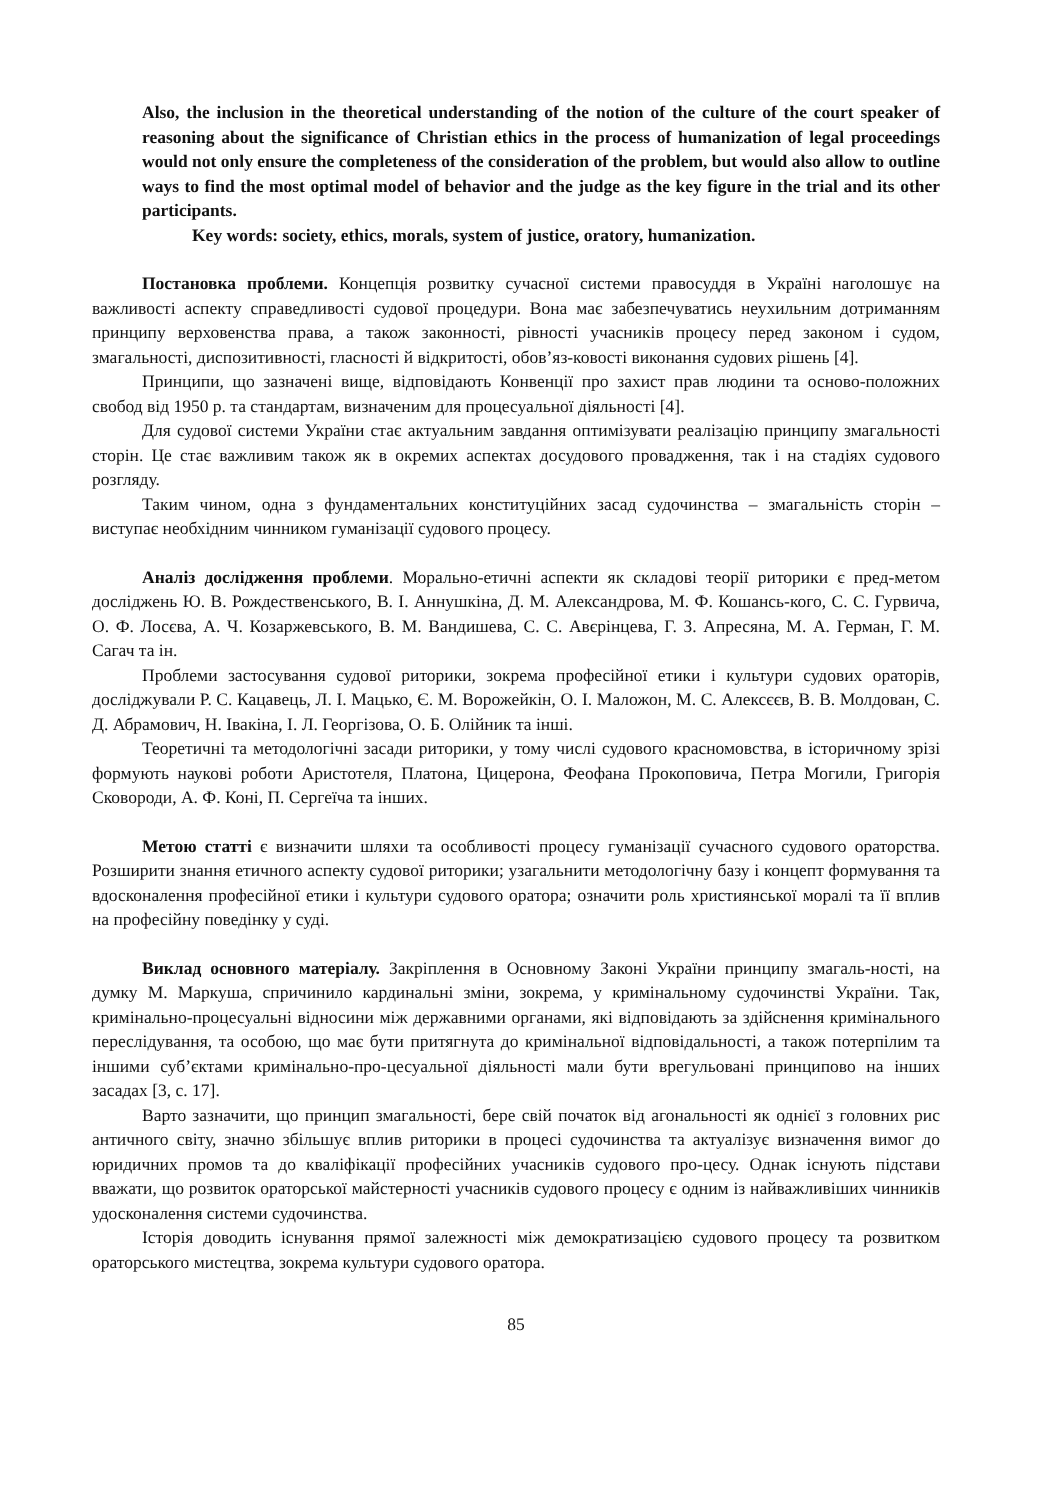Also, the inclusion in the theoretical understanding of the notion of the culture of the court speaker of reasoning about the significance of Christian ethics in the process of humanization of legal proceedings would not only ensure the completeness of the consideration of the problem, but would also allow to outline ways to find the most optimal model of behavior and the judge as the key figure in the trial and its other participants.
Key words: society, ethics, morals, system of justice, oratory, humanization.
Постановка проблеми. Концепція розвитку сучасної системи правосуддя в Україні наголошує на важливості аспекту справедливості судової процедури. Вона має забезпечуватись неухильним дотриманням принципу верховенства права, а також законності, рівності учасників процесу перед законом і судом, змагальності, диспозитивності, гласності й відкритості, обов’яз-ковості виконання судових рішень [4].
Принципи, що зазначені вище, відповідають Конвенції про захист прав людини та осново-положних свобод від 1950 р. та стандартам, визначеним для процесуальної діяльності [4].
Для судової системи України стає актуальним завдання оптимізувати реалізацію принципу змагальності сторін. Це стає важливим також як в окремих аспектах досудового провадження, так і на стадіях судового розгляду.
Таким чином, одна з фундаментальних конституційних засад судочинства – змагальність сторін – виступає необхідним чинником гуманізації судового процесу.
Аналіз дослідження проблеми. Морально-етичні аспекти як складові теорії риторики є пред-метом досліджень Ю. В. Рождественського, В. І. Аннушкіна, Д. М. Александрова, М. Ф. Кошансь-кого, С. С. Гурвича, О. Ф. Лосєва, А. Ч. Козаржевського, В. М. Вандишева, С. С. Авєрінцева, Г. З. Апресяна, М. А. Герман, Г. М. Сагач та ін.
Проблеми застосування судової риторики, зокрема професійної етики і культури судових ораторів, досліджували Р. С. Кацавець, Л. І. Мацько, Є. М. Ворожейкін, О. І. Маложон, М. С. Алексєєв, В. В. Молдован, С. Д. Абрамович, Н. Івакіна, І. Л. Георгізова, О. Б. Олійник та інші.
Теоретичні та методологічні засади риторики, у тому числі судового красномовства, в історичному зрізі формують наукові роботи Аристотеля, Платона, Цицерона, Феофана Прокоповича, Петра Могили, Григорія Сковороди, А. Ф. Коні, П. Сергеїча та інших.
Метою статті є визначити шляхи та особливості процесу гуманізації сучасного судового ораторства. Розширити знання етичного аспекту судової риторики; узагальнити методологічну базу і концепт формування та вдосконалення професійної етики і культури судового оратора; означити роль християнської моралі та її вплив на професійну поведінку у суді.
Виклад основного матеріалу. Закріплення в Основному Законі України принципу змагаль-ності, на думку М. Маркуша, спричинило кардинальні зміни, зокрема, у кримінальному судочинстві України. Так, кримінально-процесуальні відносини між державними органами, які відповідають за здійснення кримінального переслідування, та особою, що має бути притягнута до кримінальної відповідальності, а також потерпілим та іншими суб’єктами кримінально-про-цесуальної діяльності мали бути врегульовані принципово на інших засадах [3, с. 17].
Варто зазначити, що принцип змагальності, бере свій початок від агональності як однієї з головних рис античного світу, значно збільшує вплив риторики в процесі судочинства та актуалізує визначення вимог до юридичних промов та до кваліфікації професійних учасників судового про-цесу. Однак існують підстави вважати, що розвиток ораторської майстерності учасників судового процесу є одним із найважливіших чинників удосконалення системи судочинства.
Історія доводить існування прямої залежності між демократизацією судового процесу та розвитком ораторського мистецтва, зокрема культури судового оратора.
85